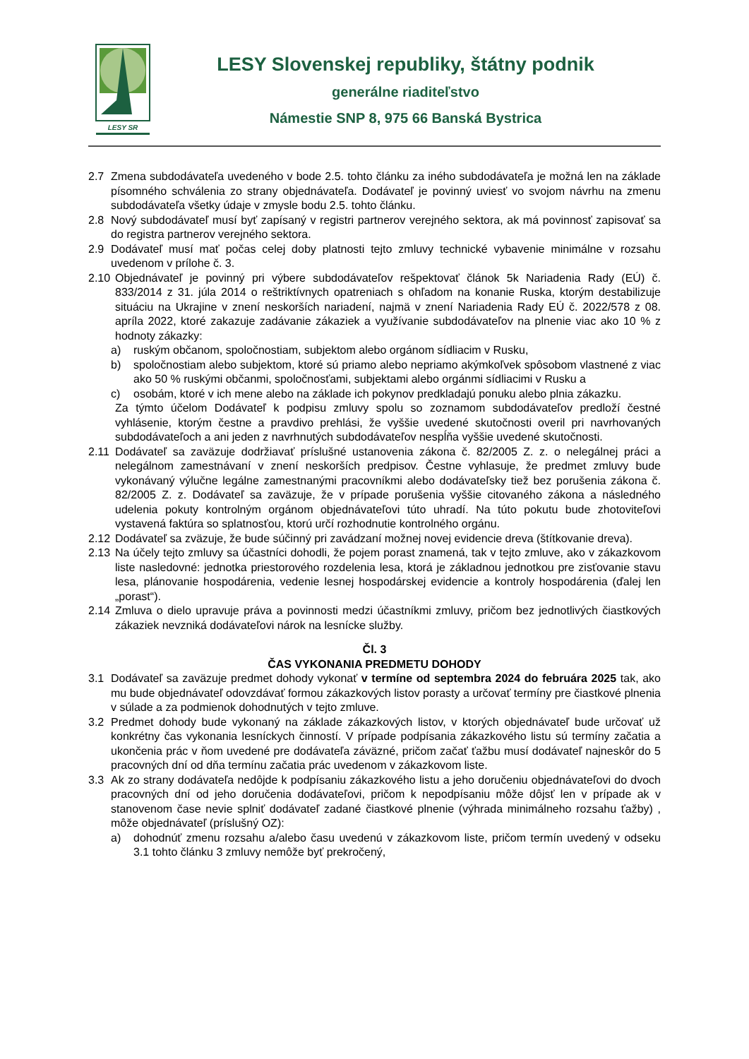LESY SR
LESY Slovenskej republiky, štátny podnik
generálne riaditeľstvo
Námestie SNP 8, 975 66 Banská Bystrica
2.7 Zmena subdodávateľa uvedeného v bode 2.5. tohto článku za iného subdodávateľa je možná len na základe písomného schválenia zo strany objednávateľa. Dodávateľ je povinný uviesť vo svojom návrhu na zmenu subdodávateľa všetky údaje v zmysle bodu 2.5. tohto článku.
2.8 Nový subdodávateľ musí byť zapísaný v registri partnerov verejného sektora, ak má povinnosť zapisovať sa do registra partnerov verejného sektora.
2.9 Dodávateľ musí mať počas celej doby platnosti tejto zmluvy technické vybavenie minimálne v rozsahu uvedenom v prílohe č. 3.
2.10
Objednávateľ je povinný pri výbere subdodávateľov rešpektovať článok 5k Nariadenia Rady (EÚ) č. 833/2014 z 31. júla 2014 o reštriktívnych opatreniach s ohľadom na konanie Ruska, ktorým destabilizuje situáciu na Ukrajine v znení neskorších nariadení, najmä v znení Nariadenia Rady EÚ č. 2022/578 z 08. apríla 2022, ktoré zakazuje zadávanie zákaziek a využívanie subdodávateľov na plnenie viac ako 10 % z hodnoty zákazky:
a) ruským občanom, spoločnostiam, subjektom alebo orgánom sídliacim v Rusku,
b) spoločnostiam alebo subjektom, ktoré sú priamo alebo nepriamo akýmkoľvek spôsobom vlastnené z viac ako 50 % ruskými občanmi, spoločnosťami, subjektami alebo orgánmi sídliacimi v Rusku a
c) osobám, ktoré v ich mene alebo na základe ich pokynov predkladajú ponuku alebo plnia zákazku.
Za týmto účelom Dodávateľ k podpisu zmluvy spolu so zoznamom subdodávateľov predloží čestné vyhlásenie, ktorým čestne a pravdivo prehlási, že vyššie uvedené skutočnosti overil pri navrhovaných subdodávateľoch a ani jeden z navrhnutých subdodávateľov nespĺňa vyššie uvedené skutočnosti.
2.11
Dodávateľ sa zaväzuje dodržiavať príslušné ustanovenia zákona č. 82/2005 Z. z. o nelegálnej práci a nelegálnom zamestnávaní v znení neskorších predpisov. Čestne vyhlasuje, že predmet zmluvy bude vykonávaný výlučne legálne zamestnanými pracovníkmi alebo dodávateľsky tiež bez porušenia zákona č. 82/2005 Z. z. Dodávateľ sa zaväzuje, že v prípade porušenia vyššie citovaného zákona a následného udelenia pokuty kontrolným orgánom objednávateľovi túto uhradí. Na túto pokutu bude zhotoviteľovi vystavená faktúra so splatnosťou, ktorú určí rozhodnutie kontrolného orgánu.
2.12
Dodávateľ sa zväzuje, že bude súčinný pri zavádzaní možnej novej evidencie dreva (štítkovanie dreva).
2.13
Na účely tejto zmluvy sa účastníci dohodli, že pojem porast znamená, tak v tejto zmluve, ako v zákazkovom liste nasledovné: jednotka priestorového rozdelenia lesa, ktorá je základnou jednotkou pre zisťovanie stavu lesa, plánovanie hospodárenia, vedenie lesnej hospodárskej evidencie a kontroly hospodárenia (ďalej len „porast“).
2.14
Zmluva o dielo upravuje práva a povinnosti medzi účastníkmi zmluvy, pričom bez jednotlivých čiastkových zákaziek nevzniká dodávateľovi nárok na lesnícke služby.
Čl. 3
ČAS VYKONANIA PREDMETU DOHODY
3.1 Dodávateľ sa zaväzuje predmet dohody vykonať v termíne od septembra 2024 do februára 2025 tak, ako mu bude objednávateľ odovzdávať formou zákazkových listov porasty a určovať termíny pre čiastkové plnenia v súlade a za podmienok dohodnutých v tejto zmluve.
3.2 Predmet dohody bude vykonaný na základe zákazkových listov, v ktorých objednávateľ bude určovať už konkrétny čas vykonania lesníckych činností. V prípade podpísania zákazkového listu sú termíny začatia a ukončenia prác v ňom uvedené pre dodávateľa záväzné, pričom začať ťažbu musí dodávateľ najneskôr do 5 pracovných dní od dňa termínu začatia prác uvedenom v zákazkovom liste.
3.3 Ak zo strany dodávateľa nedôjde k podpísaniu zákazkového listu a jeho doručeniu objednávateľovi do dvoch pracovných dní od jeho doručenia dodávateľovi, pričom k nepodpísaniu môže dôjsť len v prípade ak v stanovenom čase nevie splniť dodávateľ zadané čiastkové plnenie (výhrada minimálneho rozsahu ťažby) , môže objednávateľ (príslušný OZ):
a) dohodnúť zmenu rozsahu a/alebo času uvedenú v zákazkovom liste, pričom termín uvedený v odseku 3.1 tohto článku 3 zmluvy nemôže byť prekročený,